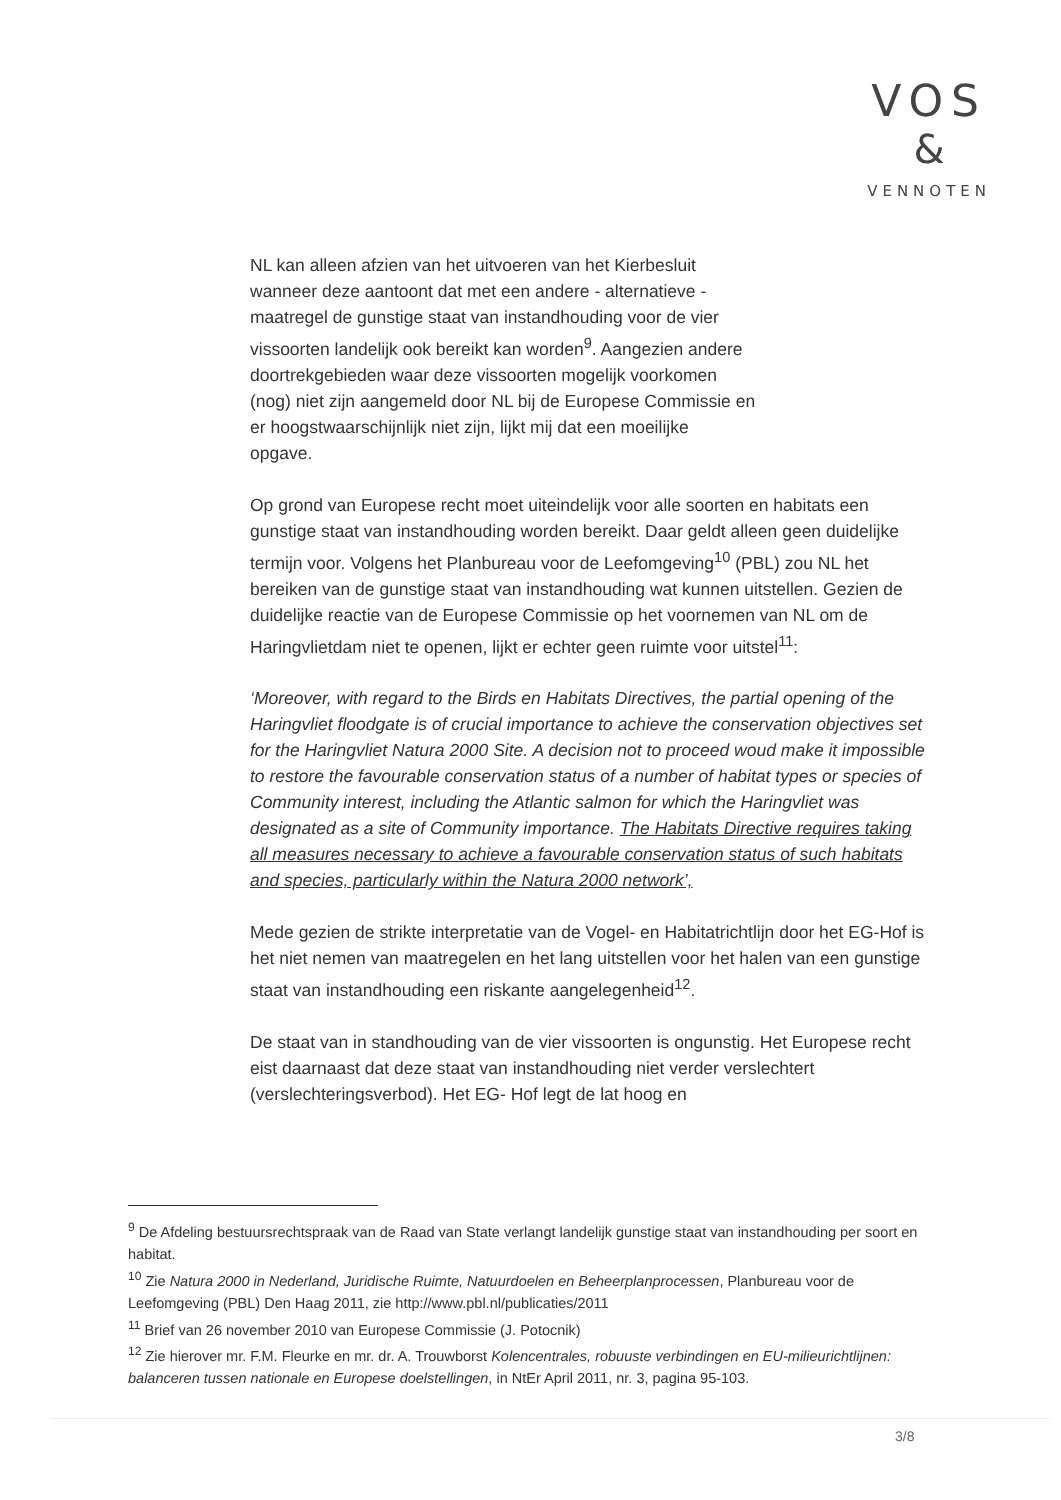VOS
&
VENNOTEN
NL kan alleen afzien van het uitvoeren van het Kierbesluit
wanneer deze aantoont dat met een andere - alternatieve -
maatregel de gunstige staat van instandhouding voor de vier
vissoorten landelijk ook bereikt kan worden<sup>9</sup>. Aangezien andere
doortrekgebieden waar deze vissoorten mogelijk voorkomen
(nog) niet zijn aangemeld door NL bij de Europese Commissie en
er hoogstwaarschijnlijk niet zijn, lijkt mij dat een moeilijke
opgave.
Op grond van Europese recht moet uiteindelijk voor alle soorten en habitats een gunstige staat van instandhouding worden bereikt. Daar geldt alleen geen duidelijke termijn voor. Volgens het Planbureau voor de Leefomgeving<sup>10</sup> (PBL) zou NL het bereiken van de gunstige staat van instandhouding wat kunnen uitstellen. Gezien de duidelijke reactie van de Europese Commissie op het voornemen van NL om de Haringvlietdam niet te openen, lijkt er echter geen ruimte voor uitstel<sup>11</sup>:
‘Moreover, with regard to the Birds en Habitats Directives, the partial opening of the Haringvliet floodgate is of crucial importance to achieve the conservation objectives set for the Haringvliet Natura 2000 Site. A decision not to proceed woud make it impossible to restore the favourable conservation status of a number of habitat types or species of Community interest, including the Atlantic salmon for which the Haringvliet was designated as a site of Community importance. The Habitats Directive requires taking all measures necessary to achieve a favourable conservation status of such habitats and species, particularly within the Natura 2000 network’,
Mede gezien de strikte interpretatie van de Vogel- en Habitatrichtlijn door het EG-Hof is het niet nemen van maatregelen en het lang uitstellen voor het halen van een gunstige staat van instandhouding een riskante aangelegenheid<sup>12</sup>.
De staat van in standhouding van de vier vissoorten is ongunstig. Het Europese recht eist daarnaast dat deze staat van instandhouding niet verder verslechtert (verslechteringsverbod). Het EG- Hof legt de lat hoog en
<sup>9</sup> De Afdeling bestuursrechtspraak van de Raad van State verlangt landelijk gunstige staat van instandhouding per soort en habitat.
<sup>10</sup> Zie Natura 2000 in Nederland, Juridische Ruimte, Natuurdoelen en Beheerplanprocessen, Planbureau voor de Leefomgeving (PBL) Den Haag 2011, zie http://www.pbl.nl/publicaties/2011
<sup>11</sup> Brief van 26 november 2010 van Europese Commissie (J. Potocnik)
<sup>12</sup> Zie hierover mr. F.M. Fleurke en mr. dr. A. Trouwborst Kolencentrales, robuuste verbindingen en EU-milieurichtlijnen: balanceren tussen nationale en Europese doelstellingen, in NtEr April 2011, nr. 3, pagina 95-103.
3/8